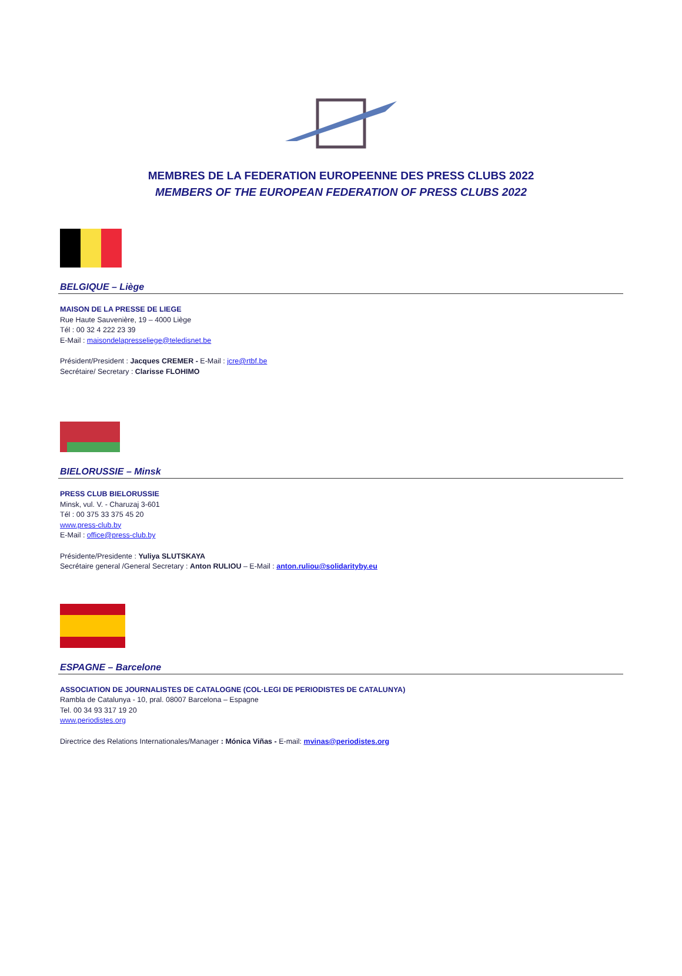MEMBRES DE LA FEDERATION EUROPEENNE DES PRESS CLUBS 2022
MEMBERS OF THE EUROPEAN FEDERATION OF PRESS CLUBS 2022
BELGIQUE – Liège
MAISON DE LA PRESSE DE LIEGE
Rue Haute Sauvenière, 19 – 4000 Liège
Tél : 00 32 4 222 23 39
E-Mail : maisondelapresseliege@teledisnet.be
Président/President : Jacques CREMER - E-Mail : jcre@rtbf.be
Secrétaire/ Secretary : Clarisse FLOHIMO
BIELORUSSIE – Minsk
PRESS CLUB BIELORUSSIE
Minsk, vul. V. - Charuzaj 3-601
Tél : 00 375 33 375 45 20
www.press-club.by
E-Mail : office@press-club.by
Présidente/Presidente : Yuliya SLUTSKAYA
Secrétaire general /General Secretary : Anton RULIOU – E-Mail : anton.ruliou@solidarityby.eu
ESPAGNE – Barcelone
ASSOCIATION DE JOURNALISTES DE CATALOGNE (COL·LEGI DE PERIODISTES DE CATALUNYA)
Rambla de Catalunya - 10, pral. 08007 Barcelona – Espagne
Tel. 00 34 93 317 19 20
www.periodistes.org
Directrice des Relations Internationales/Manager : Mónica Viñas - E-mail: mvinas@periodistes.org